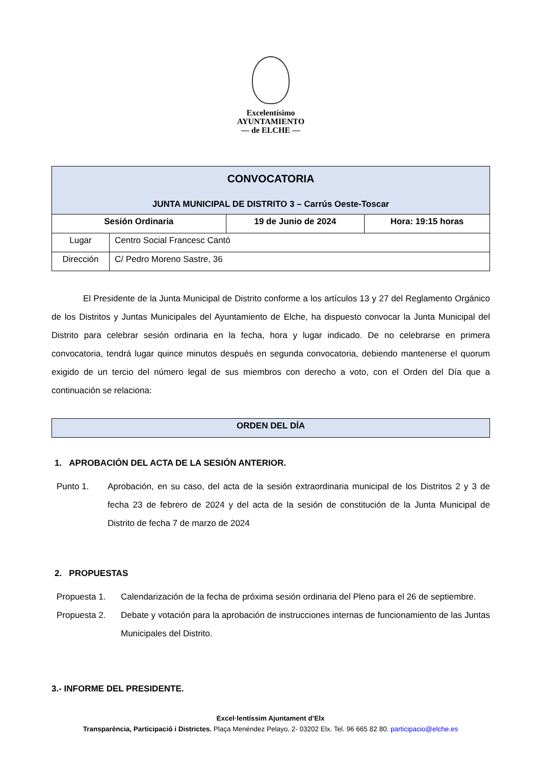Excelentísimo
AYUNTAMIENTO
— de ELCHE —
| CONVOCATORIA JUNTA MUNICIPAL DE DISTRITO 3 – Carrús Oeste-Toscar | | | |
| Sesión Ordinaria | | 19 de Junio de 2024 | Hora: 19:15 horas |
| Lugar | Centro Social Francesc Cantó | | |
| Dirección | C/ Pedro Moreno Sastre, 36 | | |
El Presidente de la Junta Municipal de Distrito conforme a los artículos 13 y 27 del Reglamento Orgánico de los Distritos y Juntas Municipales del Ayuntamiento de Elche, ha dispuesto convocar la Junta Municipal del Distrito para celebrar sesión ordinaria en la fecha, hora y lugar indicado. De no celebrarse en primera convocatoria, tendrá lugar quince minutos después en segunda convocatoria, debiendo mantenerse el quorum exigido de un tercio del número legal de sus miembros con derecho a voto, con el Orden del Día que a continuación se relaciona:
| ORDEN DEL DÍA |
1. APROBACIÓN DEL ACTA DE LA SESIÓN ANTERIOR.
Punto 1. Aprobación, en su caso, del acta de la sesión extraordinaria municipal de los Distritos 2 y 3 de fecha 23 de febrero de 2024 y del acta de la sesión de constitución de la Junta Municipal de Distrito de fecha 7 de marzo de 2024
2. PROPUESTAS
Propuesta 1. Calendarización de la fecha de próxima sesión ordinaria del Pleno para el 26 de septiembre.
Propuesta 2. Debate y votación para la aprobación de instrucciones internas de funcionamiento de las Juntas Municipales del Distrito.
3.- INFORME DEL PRESIDENTE.
Excel·lentíssim Ajuntament d’Elx
Transparència, Participació i Districtes. Plaça Menéndez Pelayo, 2- 03202 Elx. Tel. 96 665 82 80. participacio@elche.es